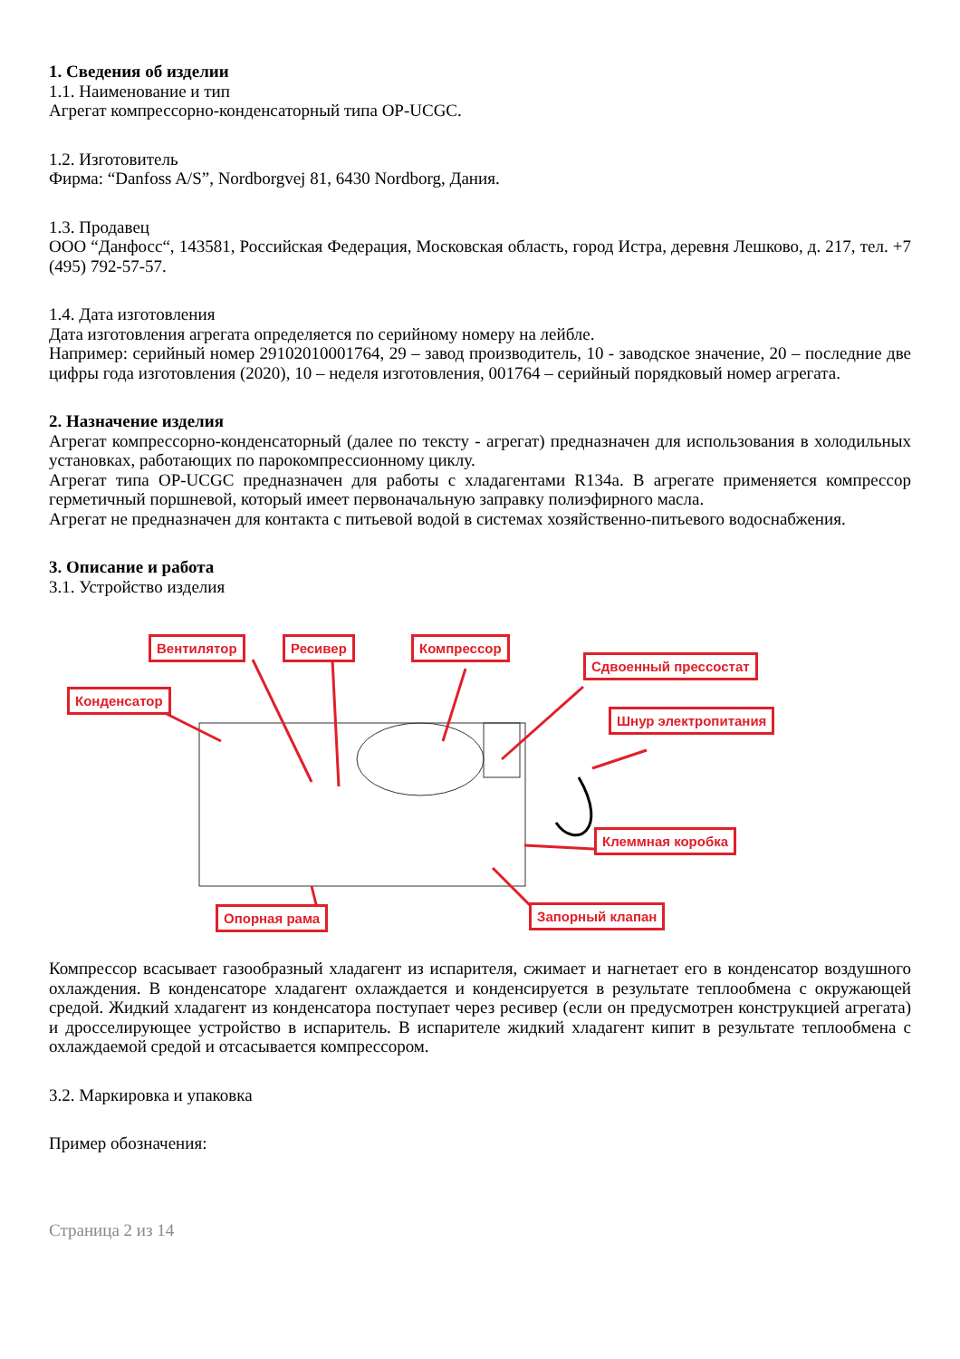1. Сведения об изделии
1.1. Наименование и тип
Агрегат компрессорно-конденсаторный типа OP-UCGC.
1.2. Изготовитель
Фирма: “Danfoss A/S”, Nordborgvej 81, 6430 Nordborg, Дания.
1.3. Продавец
ООО “Данфосс“, 143581, Российская Федерация, Московская область, город Истра, деревня Лешково, д. 217, тел. +7 (495) 792-57-57.
1.4. Дата изготовления
Дата изготовления агрегата определяется по серийному номеру на лейбле.
Например: серийный номер 29102010001764, 29 – завод производитель, 10 - заводское значение, 20 – последние две цифры года изготовления (2020), 10 – неделя изготовления, 001764 – серийный порядковый номер агрегата.
2. Назначение изделия
Агрегат компрессорно-конденсаторный (далее по тексту - агрегат) предназначен для использования в холодильных установках, работающих по парокомпрессионному циклу.
Агрегат типа OP-UCGC предназначен для работы с хладагентами R134a. В агрегате применяется компрессор герметичный поршневой, который имеет первоначальную заправку полиэфирного масла.
Агрегат не предназначен для контакта с питьевой водой в системах хозяйственно-питьевого водоснабжения.
3. Описание и работа
3.1. Устройство изделия
Вентилятор Ресивер Компрессор
Сдвоенный прессостат
Конденсатор
Шнур электропитания
Клеммная коробка
Опорная рама Запорный клапан
Компрессор всасывает газообразный хладагент из испарителя, сжимает и нагнетает его в конденсатор воздушного охлаждения. В конденсаторе хладагент охлаждается и конденсируется в результате теплообмена с окружающей средой. Жидкий хладагент из конденсатора поступает через ресивер (если он предусмотрен конструкцией агрегата) и дросселирующее устройство в испаритель. В испарителе жидкий хладагент кипит в результате теплообмена с охлаждаемой средой и отсасывается компрессором.
3.2. Маркировка и упаковка
Пример обозначения:
Страница 2 из 14